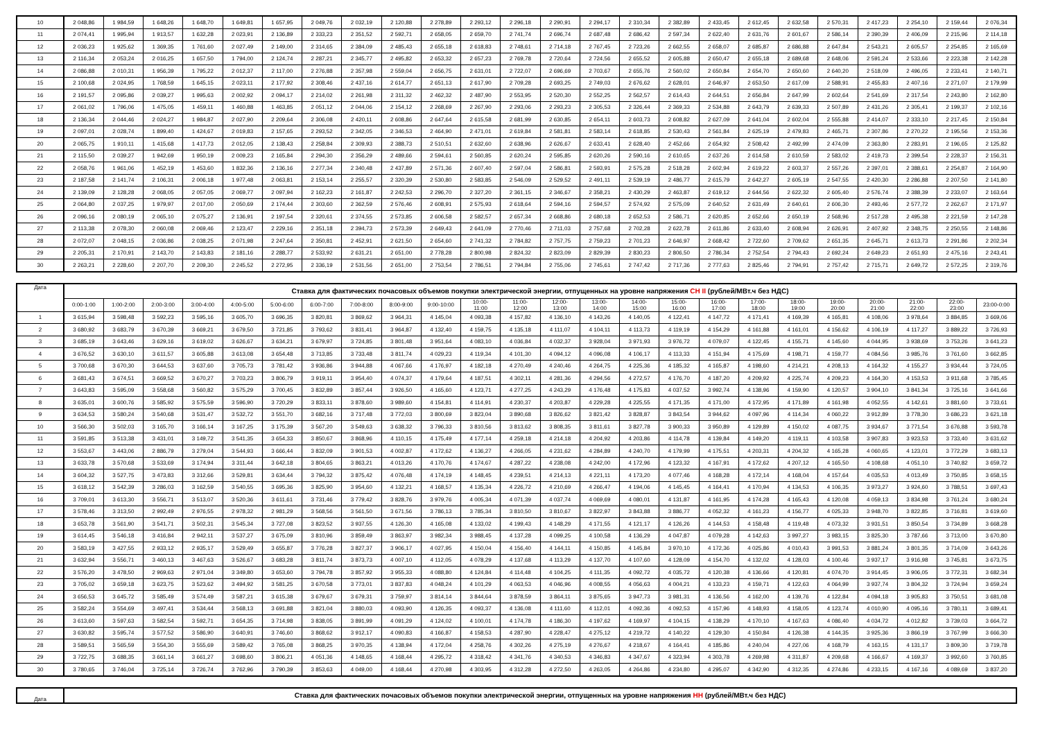| 10 | 2 048,86 | 1 984,59 | 1 648,26 | 1 648,70 | 1 649,81 | 1 657,95 | 2 049,76 | 2 032,19 | 2 120,88 | 2 278,89 | 2 293,12 | 2 296,18 | 2 290,91 | 2 294,17 | 2 310,34 | 2 382,89 | 2 433,45 | 2 612,45 | 2 632,58 | 2 570,31 | 2 417,23 | 2 254,10 | 2 159,44 | 2 076,34 |
| 11 | 2 074,41 | 1 995,94 | 1 913,57 | 1 632,28 | 2 023,91 | 2 136,89 | 2 333,23 | 2 351,52 | 2 592,71 | 2 658,05 | 2 659,70 | 2 741,74 | 2 696,74 | 2 687,48 | 2 686,42 | 2 597,34 | 2 622,40 | 2 631,76 | 2 601,67 | 2 586,14 | 2 390,39 | 2 406,09 | 2 215,96 | 2 114,18 |
| 12 | 2 036,23 | 1 925,62 | 1 369,35 | 1 761,60 | 2 027,49 | 2 149,00 | 2 314,65 | 2 384,09 | 2 485,43 | 2 655,18 | 2 618,83 | 2 748,61 | 2 714,18 | 2 767,45 | 2 723,26 | 2 662,55 | 2 658,07 | 2 685,87 | 2 686,88 | 2 647,84 | 2 543,21 | 2 605,57 | 2 254,85 | 2 165,69 |
| 13 | 2 116,34 | 2 053,24 | 2 016,25 | 1 657,50 | 1 794,00 | 2 124,74 | 2 287,21 | 2 345,77 | 2 495,82 | 2 653,32 | 2 657,23 | 2 769,78 | 2 720,64 | 2 724,56 | 2 655,52 | 2 605,88 | 2 650,47 | 2 655,18 | 2 689,68 | 2 648,06 | 2 591,24 | 2 533,66 | 2 223,38 | 2 142,28 |
| 14 | 2 086,88 | 2 010,31 | 1 956,39 | 1 795,22 | 2 012,37 | 2 117,00 | 2 276,88 | 2 357,98 | 2 559,04 | 2 656,75 | 2 631,01 | 2 722,07 | 2 696,69 | 2 703,67 | 2 655,76 | 2 560,02 | 2 650,84 | 2 654,70 | 2 650,60 | 2 640,20 | 2 518,09 | 2 496,05 | 2 233,41 | 2 140,71 |
| 15 | 2 100,68 | 2 024,95 | 1 768,59 | 1 645,15 | 2 023,11 | 2 177,92 | 2 308,46 | 2 437,16 | 2 614,77 | 2 651,13 | 2 617,90 | 2 709,28 | 2 693,25 | 2 749,03 | 2 676,62 | 2 628,01 | 2 646,97 | 2 653,50 | 2 617,09 | 2 588,91 | 2 455,83 | 2 407,16 | 2 271,07 | 2 179,99 |
| 16 | 2 191,57 | 2 095,86 | 2 039,27 | 1 995,63 | 2 002,92 | 2 094,17 | 2 214,02 | 2 261,98 | 2 311,32 | 2 462,32 | 2 487,90 | 2 553,95 | 2 520,30 | 2 552,25 | 2 562,57 | 2 614,43 | 2 644,51 | 2 656,84 | 2 647,99 | 2 602,64 | 2 541,69 | 2 317,54 | 2 243,80 | 2 162,80 |
| 17 | 2 061,02 | 1 796,06 | 1 475,05 | 1 459,11 | 1 460,88 | 1 463,85 | 2 051,12 | 2 044,06 | 2 154,12 | 2 268,69 | 2 267,90 | 2 293,06 | 2 293,23 | 2 305,53 | 2 326,44 | 2 369,33 | 2 534,88 | 2 643,79 | 2 639,33 | 2 507,89 | 2 431,26 | 2 305,41 | 2 199,37 | 2 102,16 |
| 18 | 2 136,34 | 2 044,46 | 2 024,27 | 1 984,87 | 2 027,90 | 2 209,64 | 2 306,08 | 2 420,11 | 2 608,86 | 2 647,64 | 2 615,58 | 2 681,99 | 2 630,85 | 2 654,11 | 2 603,73 | 2 608,82 | 2 627,09 | 2 641,04 | 2 602,04 | 2 555,88 | 2 414,07 | 2 333,10 | 2 217,45 | 2 150,84 |
| 19 | 2 097,01 | 2 028,74 | 1 899,40 | 1 424,67 | 2 019,83 | 2 157,65 | 2 293,52 | 2 342,05 | 2 346,53 | 2 464,90 | 2 471,01 | 2 619,84 | 2 581,81 | 2 583,14 | 2 618,85 | 2 530,43 | 2 561,84 | 2 625,19 | 2 479,83 | 2 465,71 | 2 307,86 | 2 270,22 | 2 195,56 | 2 153,36 |
| 20 | 2 065,75 | 1 910,11 | 1 415,68 | 1 417,73 | 2 012,05 | 2 138,43 | 2 258,84 | 2 309,93 | 2 388,73 | 2 510,51 | 2 632,60 | 2 638,96 | 2 626,67 | 2 633,41 | 2 628,40 | 2 452,66 | 2 654,92 | 2 508,42 | 2 492,99 | 2 474,09 | 2 363,80 | 2 283,91 | 2 196,65 | 2 125,82 |
| 21 | 2 115,50 | 2 039,27 | 1 942,69 | 1 950,19 | 2 009,23 | 2 165,84 | 2 294,30 | 2 356,29 | 2 489,66 | 2 594,61 | 2 560,85 | 2 620,24 | 2 595,85 | 2 620,26 | 2 590,16 | 2 610,65 | 2 637,26 | 2 614,58 | 2 610,59 | 2 583,02 | 2 419,73 | 2 399,54 | 2 228,37 | 2 156,31 |
| 22 | 2 058,76 | 1 961,06 | 1 452,19 | 1 453,60 | 1 832,36 | 2 136,16 | 2 277,34 | 2 340,48 | 2 437,89 | 2 571,36 | 2 607,40 | 2 597,04 | 2 586,81 | 2 593,91 | 2 575,28 | 2 518,28 | 2 602,94 | 2 619,22 | 2 603,37 | 2 557,26 | 2 397,01 | 2 388,61 | 2 254,87 | 2 164,90 |
| 23 | 2 187,58 | 2 141,74 | 2 106,31 | 2 006,18 | 1 977,48 | 2 063,81 | 2 153,14 | 2 255,57 | 2 320,39 | 2 530,80 | 2 583,85 | 2 546,09 | 2 529,52 | 2 491,11 | 2 539,19 | 2 486,77 | 2 615,79 | 2 642,27 | 2 605,19 | 2 547,55 | 2 420,30 | 2 286,88 | 2 207,50 | 2 141,80 |
| 24 | 2 139,09 | 2 128,28 | 2 068,05 | 2 057,05 | 2 069,77 | 2 097,94 | 2 162,23 | 2 161,87 | 2 242,53 | 2 296,70 | 2 327,20 | 2 361,15 | 2 346,67 | 2 358,21 | 2 430,29 | 2 463,87 | 2 619,12 | 2 644,56 | 2 622,32 | 2 605,40 | 2 576,74 | 2 388,39 | 2 233,07 | 2 163,64 |
| 25 | 2 064,80 | 2 037,25 | 1 979,97 | 2 017,00 | 2 050,69 | 2 174,44 | 2 303,60 | 2 362,59 | 2 576,46 | 2 608,91 | 2 575,93 | 2 618,64 | 2 594,16 | 2 594,57 | 2 574,92 | 2 575,09 | 2 640,52 | 2 631,49 | 2 640,61 | 2 606,30 | 2 493,46 | 2 577,72 | 2 262,67 | 2 171,97 |
| 26 | 2 096,16 | 2 080,19 | 2 065,10 | 2 075,27 | 2 136,91 | 2 197,54 | 2 320,61 | 2 374,55 | 2 573,85 | 2 606,58 | 2 582,57 | 2 657,34 | 2 668,86 | 2 680,18 | 2 652,53 | 2 586,71 | 2 620,85 | 2 652,66 | 2 650,19 | 2 568,96 | 2 517,28 | 2 495,38 | 2 221,59 | 2 147,28 |
| 27 | 2 113,38 | 2 078,30 | 2 060,08 | 2 069,46 | 2 123,47 | 2 229,16 | 2 351,18 | 2 394,73 | 2 573,39 | 2 649,43 | 2 641,09 | 2 770,46 | 2 711,03 | 2 757,68 | 2 702,28 | 2 622,78 | 2 611,86 | 2 633,40 | 2 608,94 | 2 626,91 | 2 407,92 | 2 348,75 | 2 250,55 | 2 148,86 |
| 28 | 2 072,07 | 2 048,15 | 2 036,86 | 2 038,25 | 2 071,98 | 2 247,64 | 2 350,81 | 2 452,91 | 2 621,50 | 2 654,60 | 2 741,32 | 2 784,82 | 2 757,75 | 2 759,23 | 2 701,23 | 2 646,97 | 2 668,42 | 2 722,60 | 2 709,62 | 2 651,35 | 2 645,71 | 2 613,73 | 2 291,86 | 2 202,34 |
| 29 | 2 205,31 | 2 170,91 | 2 143,70 | 2 143,83 | 2 181,16 | 2 288,77 | 2 533,92 | 2 631,21 | 2 651,00 | 2 778,28 | 2 800,98 | 2 824,32 | 2 823,09 | 2 829,39 | 2 830,23 | 2 806,50 | 2 786,34 | 2 752,54 | 2 794,43 | 2 692,24 | 2 649,23 | 2 651,93 | 2 475,16 | 2 243,41 |
| 30 | 2 263,21 | 2 228,60 | 2 207,70 | 2 209,30 | 2 245,52 | 2 272,95 | 2 336,19 | 2 531,56 | 2 651,00 | 2 753,54 | 2 786,51 | 2 794,84 | 2 755,06 | 2 745,61 | 2 747,42 | 2 717,36 | 2 777,63 | 2 825,46 | 2 794,91 | 2 757,42 | 2 715,71 | 2 649,72 | 2 572,25 | 2 319,76 |
| Дата | Ставка для фактических почасовых объемов покупки электрической энергии, отпущенных на уровне напряжения СН II (рублей/МВт.ч без НДС) | | | | | | | | | | | | | | | | | | | | | | | |
| --- | --- | --- | --- | --- | --- | --- | --- | --- | --- | --- | --- | --- | --- | --- | --- | --- | --- | --- | --- | --- | --- | --- | --- | --- |
| | 0:00-1:00 | 1:00-2:00 | 2:00-3:00 | 3:00-4:00 | 4:00-5:00 | 5:00-6:00 | 6:00-7:00 | 7:00-8:00 | 8:00-9:00 | 9:00-10:00 | 10:00- 11:00 | 11:00- 12:00 | 12:00- 13:00 | 13:00- 14:00 | 14:00- 15:00 | 15:00- 16:00 | 16:00- 17:00 | 17:00- 18:00 | 18:00- 19:00 | 19:00- 20:00 | 20:00- 21:00 | 21:00- 22:00 | 22:00- 23:00 | 23:00-0:00 |
| 1 | 3 615,94 | 3 598,48 | 3 592,23 | 3 595,16 | 3 605,70 | 3 696,35 | 3 820,81 | 3 869,62 | 3 964,31 | 4 145,04 | 4 093,38 | 4 157,82 | 4 136,10 | 4 143,26 | 4 140,05 | 4 122,41 | 4 147,72 | 4 171,41 | 4 169,39 | 4 165,81 | 4 108,06 | 3 978,64 | 3 884,85 | 3 669,06 |
| 2 | 3 680,92 | 3 683,79 | 3 670,39 | 3 669,21 | 3 679,50 | 3 721,85 | 3 793,62 | 3 831,41 | 3 964,87 | 4 132,40 | 4 159,75 | 4 135,18 | 4 111,07 | 4 104,11 | 4 113,73 | 4 119,19 | 4 154,29 | 4 161,88 | 4 161,01 | 4 156,62 | 4 106,19 | 4 117,27 | 3 889,22 | 3 726,93 |
| 3 | 3 685,19 | 3 643,46 | 3 629,16 | 3 619,02 | 3 626,67 | 3 634,21 | 3 679,97 | 3 724,85 | 3 801,48 | 3 951,64 | 4 083,10 | 4 036,84 | 4 032,37 | 3 928,04 | 3 971,93 | 3 976,72 | 4 079,07 | 4 122,45 | 4 155,71 | 4 145,60 | 4 044,95 | 3 938,69 | 3 753,26 | 3 641,23 |
| 4 | 3 676,52 | 3 630,10 | 3 611,57 | 3 605,88 | 3 613,08 | 3 654,48 | 3 713,85 | 3 733,48 | 3 811,74 | 4 029,23 | 4 119,34 | 4 101,30 | 4 094,12 | 4 096,08 | 4 106,17 | 4 113,33 | 4 151,94 | 4 175,69 | 4 198,71 | 4 159,77 | 4 084,56 | 3 985,76 | 3 761,60 | 3 662,85 |
| 5 | 3 700,68 | 3 670,30 | 3 644,53 | 3 637,60 | 3 705,73 | 3 781,42 | 3 936,86 | 3 944,88 | 4 067,66 | 4 176,97 | 4 182,18 | 4 270,49 | 4 240,46 | 4 264,75 | 4 225,36 | 4 185,32 | 4 165,87 | 4 198,60 | 4 214,21 | 4 208,13 | 4 164,32 | 4 155,27 | 3 934,44 | 3 724,05 |
| 6 | 3 681,43 | 3 674,51 | 3 669,52 | 3 670,27 | 3 703,23 | 3 806,79 | 3 919,11 | 3 954,40 | 4 074,37 | 4 179,64 | 4 187,51 | 4 302,11 | 4 281,36 | 4 294,56 | 4 272,57 | 4 176,70 | 4 187,20 | 4 209,92 | 4 225,74 | 4 209,23 | 4 164,30 | 4 153,53 | 3 911,68 | 3 785,45 |
| 7 | 3 643,83 | 3 595,09 | 3 558,68 | 3 560,82 | 3 575,29 | 3 700,45 | 3 832,89 | 3 857,44 | 3 926,50 | 4 165,60 | 4 123,71 | 4 277,25 | 4 243,29 | 4 176,48 | 4 175,83 | 4 037,52 | 3 992,74 | 4 138,96 | 4 159,90 | 4 120,57 | 3 904,10 | 3 841,34 | 3 725,16 | 3 641,66 |
| 8 | 3 635,01 | 3 600,76 | 3 585,92 | 3 575,59 | 3 596,90 | 3 720,29 | 3 833,11 | 3 878,60 | 3 989,60 | 4 154,81 | 4 114,91 | 4 230,37 | 4 203,87 | 4 229,28 | 4 225,55 | 4 171,35 | 4 171,00 | 4 172,95 | 4 171,89 | 4 161,98 | 4 052,55 | 4 142,61 | 3 881,60 | 3 733,61 |
| 9 | 3 634,53 | 3 580,24 | 3 540,68 | 3 531,47 | 3 532,72 | 3 551,70 | 3 682,16 | 3 717,48 | 3 772,03 | 3 800,69 | 3 823,04 | 3 890,68 | 3 826,62 | 3 821,42 | 3 828,87 | 3 843,54 | 3 944,62 | 4 097,96 | 4 114,34 | 4 060,22 | 3 912,89 | 3 778,30 | 3 686,23 | 3 621,18 |
| 10 | 3 566,30 | 3 502,03 | 3 165,70 | 3 166,14 | 3 167,25 | 3 175,39 | 3 567,20 | 3 549,63 | 3 638,32 | 3 796,33 | 3 810,56 | 3 813,62 | 3 808,35 | 3 811,61 | 3 827,78 | 3 900,33 | 3 950,89 | 4 129,89 | 4 150,02 | 4 087,75 | 3 934,67 | 3 771,54 | 3 676,88 | 3 593,78 |
| 11 | 3 591,85 | 3 513,38 | 3 431,01 | 3 149,72 | 3 541,35 | 3 654,33 | 3 850,67 | 3 868,96 | 4 110,15 | 4 175,49 | 4 177,14 | 4 259,18 | 4 214,18 | 4 204,92 | 4 203,86 | 4 114,78 | 4 139,84 | 4 149,20 | 4 119,11 | 4 103,58 | 3 907,83 | 3 923,53 | 3 733,40 | 3 631,62 |
| 12 | 3 553,67 | 3 443,06 | 2 886,79 | 3 279,04 | 3 544,93 | 3 666,44 | 3 832,09 | 3 901,53 | 4 002,87 | 4 172,62 | 4 136,27 | 4 266,05 | 4 231,62 | 4 284,89 | 4 240,70 | 4 179,99 | 4 175,51 | 4 203,31 | 4 204,32 | 4 165,28 | 4 060,65 | 4 123,01 | 3 772,29 | 3 683,13 |
| 13 | 3 633,78 | 3 570,68 | 3 533,69 | 3 174,94 | 3 311,44 | 3 642,18 | 3 804,65 | 3 863,21 | 4 013,26 | 4 170,76 | 4 174,67 | 4 287,22 | 4 238,08 | 4 242,00 | 4 172,96 | 4 123,32 | 4 167,91 | 4 172,62 | 4 207,12 | 4 165,50 | 4 108,68 | 4 051,10 | 3 740,82 | 3 659,72 |
| 14 | 3 604,32 | 3 527,75 | 3 473,83 | 3 312,66 | 3 529,81 | 3 634,44 | 3 794,32 | 3 875,42 | 4 076,48 | 4 174,19 | 4 148,45 | 4 239,51 | 4 214,13 | 4 221,11 | 4 173,20 | 4 077,46 | 4 168,28 | 4 172,14 | 4 168,04 | 4 157,64 | 4 035,53 | 4 013,49 | 3 750,85 | 3 658,15 |
| 15 | 3 618,12 | 3 542,39 | 3 286,03 | 3 162,59 | 3 540,55 | 3 695,36 | 3 825,90 | 3 954,60 | 4 132,21 | 4 168,57 | 4 135,34 | 4 226,72 | 4 210,69 | 4 266,47 | 4 194,06 | 4 145,45 | 4 164,41 | 4 170,94 | 4 134,53 | 4 106,35 | 3 973,27 | 3 924,60 | 3 788,51 | 3 697,43 |
| 16 | 3 709,01 | 3 613,30 | 3 556,71 | 3 513,07 | 3 520,36 | 3 611,61 | 3 731,46 | 3 779,42 | 3 828,76 | 3 979,76 | 4 005,34 | 4 071,39 | 4 037,74 | 4 069,69 | 4 080,01 | 4 131,87 | 4 161,95 | 4 174,28 | 4 165,43 | 4 120,08 | 4 059,13 | 3 834,98 | 3 761,24 | 3 680,24 |
| 17 | 3 578,46 | 3 313,50 | 2 992,49 | 2 976,55 | 2 978,32 | 2 981,29 | 3 568,56 | 3 561,50 | 3 671,56 | 3 786,13 | 3 785,34 | 3 810,50 | 3 810,67 | 3 822,97 | 3 843,88 | 3 886,77 | 4 052,32 | 4 161,23 | 4 156,77 | 4 025,33 | 3 948,70 | 3 822,85 | 3 716,81 | 3 619,60 |
| 18 | 3 653,78 | 3 561,90 | 3 541,71 | 3 502,31 | 3 545,34 | 3 727,08 | 3 823,52 | 3 937,55 | 4 126,30 | 4 165,08 | 4 133,02 | 4 199,43 | 4 148,29 | 4 171,55 | 4 121,17 | 4 126,26 | 4 144,53 | 4 158,48 | 4 119,48 | 4 073,32 | 3 931,51 | 3 850,54 | 3 734,89 | 3 668,28 |
| 19 | 3 614,45 | 3 546,18 | 3 416,84 | 2 942,11 | 3 537,27 | 3 675,09 | 3 810,96 | 3 859,49 | 3 863,97 | 3 982,34 | 3 988,45 | 4 137,28 | 4 099,25 | 4 100,58 | 4 136,29 | 4 047,87 | 4 079,28 | 4 142,63 | 3 997,27 | 3 983,15 | 3 825,30 | 3 787,66 | 3 713,00 | 3 670,80 |
| 20 | 3 583,19 | 3 427,55 | 2 933,12 | 2 935,17 | 3 529,49 | 3 655,87 | 3 776,28 | 3 827,37 | 3 906,17 | 4 027,95 | 4 150,04 | 4 156,40 | 4 144,11 | 4 150,85 | 4 145,84 | 3 970,10 | 4 172,36 | 4 025,86 | 4 010,43 | 3 991,53 | 3 881,24 | 3 801,35 | 3 714,09 | 3 643,26 |
| 21 | 3 632,94 | 3 556,71 | 3 460,13 | 3 467,63 | 3 526,67 | 3 683,28 | 3 811,74 | 3 873,73 | 4 007,10 | 4 112,05 | 4 078,29 | 4 137,68 | 4 113,29 | 4 137,70 | 4 107,60 | 4 128,09 | 4 154,70 | 4 132,02 | 4 128,03 | 4 100,46 | 3 937,17 | 3 916,98 | 3 745,81 | 3 673,75 |
| 22 | 3 576,20 | 3 478,50 | 2 969,63 | 2 971,04 | 3 349,80 | 3 653,60 | 3 794,78 | 3 857,92 | 3 955,33 | 4 088,80 | 4 124,84 | 4 114,48 | 4 104,25 | 4 111,35 | 4 092,72 | 4 035,72 | 4 120,38 | 4 136,66 | 4 120,81 | 4 074,70 | 3 914,45 | 3 906,05 | 3 772,31 | 3 682,34 |
| 23 | 3 705,02 | 3 659,18 | 3 623,75 | 3 523,62 | 3 494,92 | 3 581,25 | 3 670,58 | 3 773,01 | 3 837,83 | 4 048,24 | 4 101,29 | 4 063,53 | 4 046,96 | 4 008,55 | 4 056,63 | 4 004,21 | 4 133,23 | 4 159,71 | 4 122,63 | 4 064,99 | 3 937,74 | 3 804,32 | 3 724,94 | 3 659,24 |
| 24 | 3 656,53 | 3 645,72 | 3 585,49 | 3 574,49 | 3 587,21 | 3 615,38 | 3 679,67 | 3 679,31 | 3 759,97 | 3 814,14 | 3 844,64 | 3 878,59 | 3 864,11 | 3 875,65 | 3 947,73 | 3 981,31 | 4 136,56 | 4 162,00 | 4 139,76 | 4 122,84 | 4 094,18 | 3 905,83 | 3 750,51 | 3 681,08 |
| 25 | 3 582,24 | 3 554,69 | 3 497,41 | 3 534,44 | 3 568,13 | 3 691,88 | 3 821,04 | 3 880,03 | 4 093,90 | 4 126,35 | 4 093,37 | 4 136,08 | 4 111,60 | 4 112,01 | 4 092,36 | 4 092,53 | 4 157,96 | 4 148,93 | 4 158,05 | 4 123,74 | 4 010,90 | 4 095,16 | 3 780,11 | 3 689,41 |
| 26 | 3 613,60 | 3 597,63 | 3 582,54 | 3 592,71 | 3 654,35 | 3 714,98 | 3 838,05 | 3 891,99 | 4 091,29 | 4 124,02 | 4 100,01 | 4 174,78 | 4 186,30 | 4 197,62 | 4 169,97 | 4 104,15 | 4 138,29 | 4 170,10 | 4 167,63 | 4 086,40 | 4 034,72 | 4 012,82 | 3 739,03 | 3 664,72 |
| 27 | 3 630,82 | 3 595,74 | 3 577,52 | 3 586,90 | 3 640,91 | 3 746,60 | 3 868,62 | 3 912,17 | 4 090,83 | 4 166,87 | 4 158,53 | 4 287,90 | 4 228,47 | 4 275,12 | 4 219,72 | 4 140,22 | 4 129,30 | 4 150,84 | 4 126,38 | 4 144,35 | 3 925,36 | 3 866,19 | 3 767,99 | 3 666,30 |
| 28 | 3 589,51 | 3 565,59 | 3 554,30 | 3 555,69 | 3 589,42 | 3 765,08 | 3 868,25 | 3 970,35 | 4 138,94 | 4 172,04 | 4 258,76 | 4 302,26 | 4 275,19 | 4 276,67 | 4 218,67 | 4 164,41 | 4 185,86 | 4 240,04 | 4 227,06 | 4 168,79 | 4 163,15 | 4 131,17 | 3 809,30 | 3 719,78 |
| 29 | 3 722,75 | 3 688,35 | 3 661,14 | 3 661,27 | 3 698,60 | 3 806,21 | 4 051,36 | 4 148,65 | 4 168,44 | 4 295,72 | 4 318,42 | 4 341,76 | 4 340,53 | 4 346,83 | 4 347,67 | 4 323,94 | 4 303,78 | 4 269,98 | 4 311,87 | 4 209,68 | 4 166,67 | 4 169,37 | 3 992,60 | 3 760,85 |
| 30 | 3 780,65 | 3 746,04 | 3 725,14 | 3 726,74 | 3 762,96 | 3 790,39 | 3 853,63 | 4 049,00 | 4 168,44 | 4 270,98 | 4 303,95 | 4 312,28 | 4 272,50 | 4 263,05 | 4 264,86 | 4 234,80 | 4 295,07 | 4 342,90 | 4 312,35 | 4 274,86 | 4 233,15 | 4 167,16 | 4 089,69 | 3 837,20 |
| Дата | Ставка для фактических почасовых объемов покупки электрической энергии, отпущенных на уровне напряжения НН (рублей/МВт.ч без НДС) |
| --- | --- |